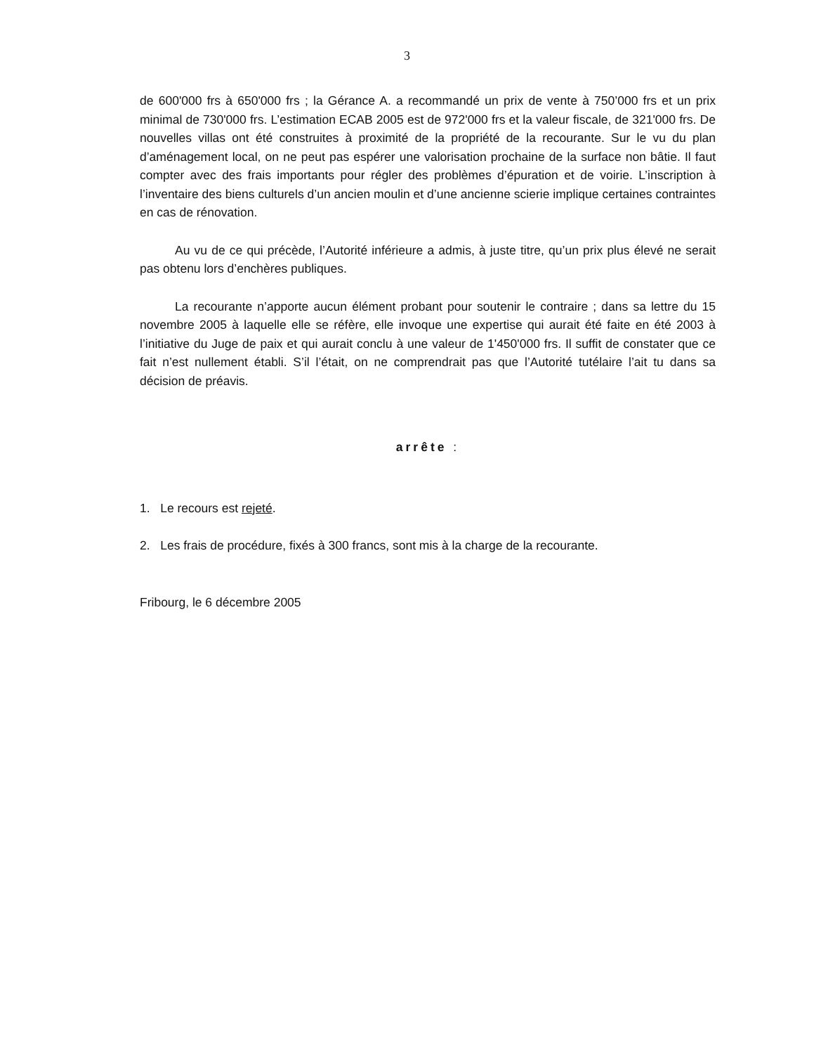3
de 600'000 frs à 650'000 frs ; la Gérance A. a recommandé un prix de vente à 750’000 frs et un prix minimal de 730'000 frs. L’estimation ECAB 2005 est de 972'000 frs et la valeur fiscale, de 321'000 frs. De nouvelles villas ont été construites à proximité de la propriété de la recourante. Sur le vu du plan d’aménagement local, on ne peut pas espérer une valorisation prochaine de la surface non bâtie. Il faut compter avec des frais importants pour régler des problèmes d’épuration et de voirie. L’inscription à l’inventaire des biens culturels d’un ancien moulin et d’une ancienne scierie implique certaines contraintes en cas de rénovation.
Au vu de ce qui précède, l’Autorité inférieure a admis, à juste titre, qu’un prix plus élevé ne serait pas obtenu lors d’enchères publiques.
La recourante n’apporte aucun élément probant pour soutenir le contraire ; dans sa lettre du 15 novembre 2005 à laquelle elle se réfère, elle invoque une expertise qui aurait été faite en été 2003 à l’initiative du Juge de paix et qui aurait conclu à une valeur de 1'450'000 frs. Il suffit de constater que ce fait n’est nullement établi. S’il l’était, on ne comprendrait pas que l’Autorité tutélaire l’ait tu dans sa décision de préavis.
arrête :
1. Le recours est rejeté.
2. Les frais de procédure, fixés à 300 francs, sont mis à la charge de la recourante.
Fribourg, le 6 décembre 2005